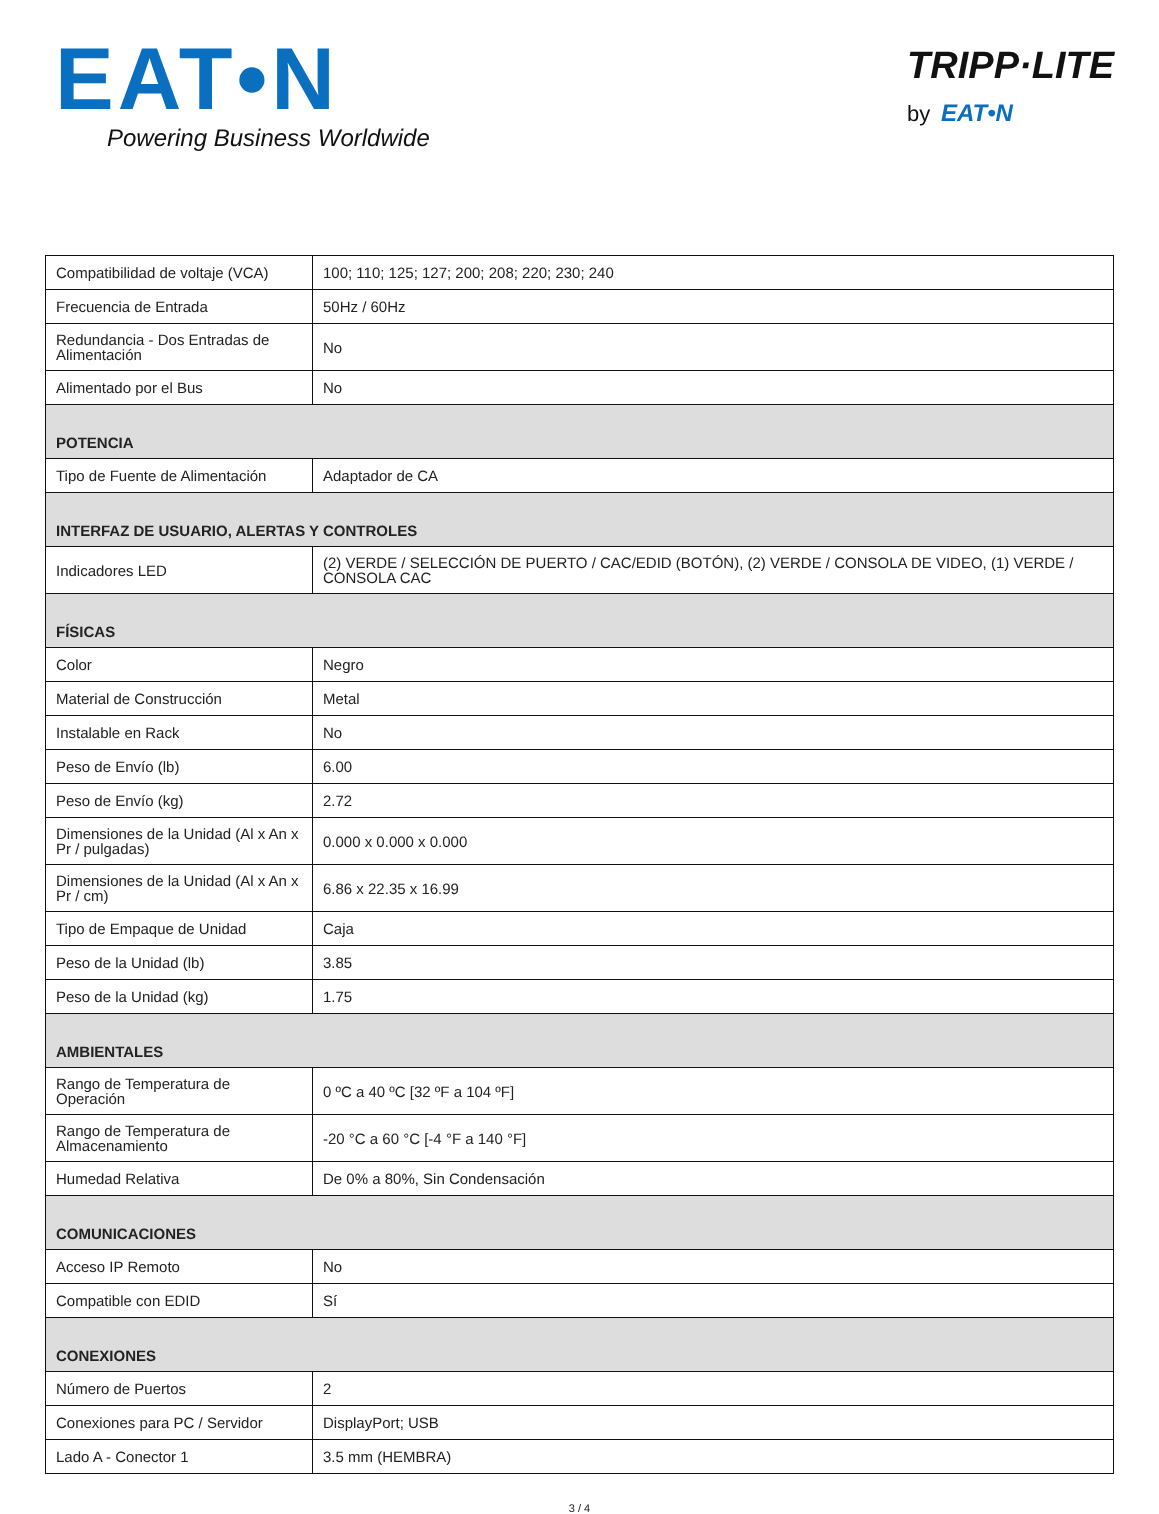EAT•N
Powering Business Worldwide
TRIPP·LITE
by EAT•N
| Compatibilidad de voltaje (VCA) | 100; 110; 125; 127; 200; 208; 220; 230; 240 |
| Frecuencia de Entrada | 50Hz / 60Hz |
| Redundancia - Dos Entradas de Alimentación | No |
| Alimentado por el Bus | No |
| POTENCIA | |
| Tipo de Fuente de Alimentación | Adaptador de CA |
| INTERFAZ DE USUARIO, ALERTAS Y CONTROLES | |
| Indicadores LED | (2) VERDE / SELECCIÓN DE PUERTO / CAC/EDID (BOTÓN), (2) VERDE / CONSOLA DE VIDEO, (1) VERDE / CONSOLA CAC |
| FÍSICAS | |
| Color | Negro |
| Material de Construcción | Metal |
| Instalable en Rack | No |
| Peso de Envío (lb) | 6.00 |
| Peso de Envío (kg) | 2.72 |
| Dimensiones de la Unidad (Al x An x Pr / pulgadas) | 0.000 x 0.000 x 0.000 |
| Dimensiones de la Unidad (Al x An x Pr / cm) | 6.86 x 22.35 x 16.99 |
| Tipo de Empaque de Unidad | Caja |
| Peso de la Unidad (lb) | 3.85 |
| Peso de la Unidad (kg) | 1.75 |
| AMBIENTALES | |
| Rango de Temperatura de Operación | 0 ºC a 40 ºC [32 ºF a 104 ºF] |
| Rango de Temperatura de Almacenamiento | -20 °C a 60 °C [-4 °F a 140 °F] |
| Humedad Relativa | De 0% a 80%, Sin Condensación |
| COMUNICACIONES | |
| Acceso IP Remoto | No |
| Compatible con EDID | Sí |
| CONEXIONES | |
| Número de Puertos | 2 |
| Conexiones para PC / Servidor | DisplayPort; USB |
| Lado A - Conector 1 | 3.5 mm (HEMBRA) |
3 / 4